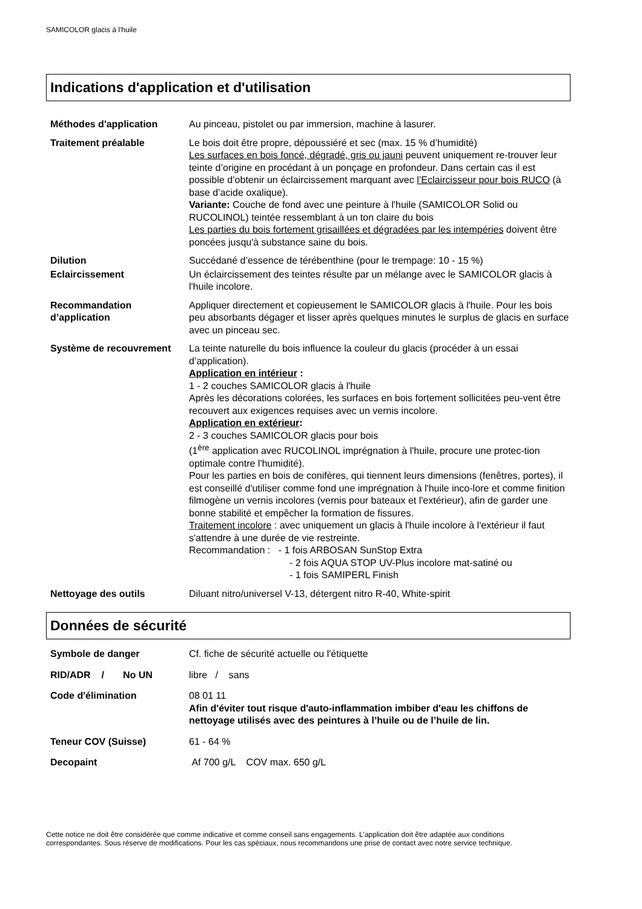SAMICOLOR glacis à l'huile
Indications d'application et d'utilisation
Méthodes d'application Au pinceau, pistolet ou par immersion, machine à lasurer.
Traitement préalable Le bois doit être propre, dépoussiéré et sec (max. 15 % d’humidité)
Les surfaces en bois foncé, dégradé, gris ou jauni peuvent uniquement re-trouver leur teinte d’origine en procédant à un ponçage en profondeur. Dans certain cas il est possible d’obtenir un éclaircissement marquant avec l’Eclaircisseur pour bois RUCO (à base d’acide oxalique).
Variante: Couche de fond avec une peinture à l'huile (SAMICOLOR Solid ou RUCOLINOL) teintée ressemblant à un ton claire du bois
Les parties du bois fortement grisaillées et dégradées par les intempéries doivent être poncées jusqu'à substance saine du bois.
Dilution Succédané d’essence de térébenthine (pour le trempage: 10 - 15 %)
Eclaircissement Un éclaircissement des teintes résulte par un mélange avec le SAMICOLOR glacis à l'huile incolore.
Recommandation d’application
Appliquer directement et copieusement le SAMICOLOR glacis à l'huile. Pour les bois peu absorbants dégager et lisser après quelques minutes le surplus de glacis en surface avec un pinceau sec.
Système de recouvrement La teinte naturelle du bois influence la couleur du glacis (procéder à un essai d’application).
Application en intérieur :
1 - 2 couches SAMICOLOR glacis à l'huile
Après les décorations colorées, les surfaces en bois fortement sollicitées peu-vent être recouvert aux exigences requises avec un vernis incolore.
Application en extérieur:
2 - 3 couches SAMICOLOR glacis pour bois
(1<sup>ère</sup> application avec RUCOLINOL imprégnation à l'huile, procure une protec-tion optimale contre l'humidité).
Pour les parties en bois de conifères, qui tiennent leurs dimensions (fenêtres, portes), il est conseillé d'utiliser comme fond une imprégnation à l'huile inco-lore et comme finition filmogène un vernis incolores (vernis pour bateaux et l'extérieur), afin de garder une bonne stabilité et empêcher la formation de fissures.
Traitement incolore : avec uniquement un glacis à l'huile incolore à l'extérieur il faut s'attendre à une durée de vie restreinte.
Recommandation : - 1 fois ARBOSAN SunStop Extra
- 2 fois AQUA STOP UV-Plus incolore mat-satiné ou
- 1 fois SAMIPERL Finish
Nettoyage des outils Diluant nitro/universel V-13, détergent nitro R-40, White-spirit
Données de sécurité
Symbole de danger Cf. fiche de sécurité actuelle ou l'étiquette
RID/ADR / No UN
libre / sans
Code d'élimination 08 01 11
Afin d'éviter tout risque d'auto-inflammation imbiber d'eau les chiffons de nettoyage utilisés avec des peintures à l’huile ou de l’huile de lin.
Teneur COV (Suisse) 61 - 64 %
Decopaint Af 700 g/L COV max. 650 g/L
Cette notice ne doit être considérée que comme indicative et comme conseil sans engagements. L'application doit être adaptée aux conditions correspondantes. Sous réserve de modifications. Pour les cas spéciaux, nous recommandons une prise de contact avec notre service technique.